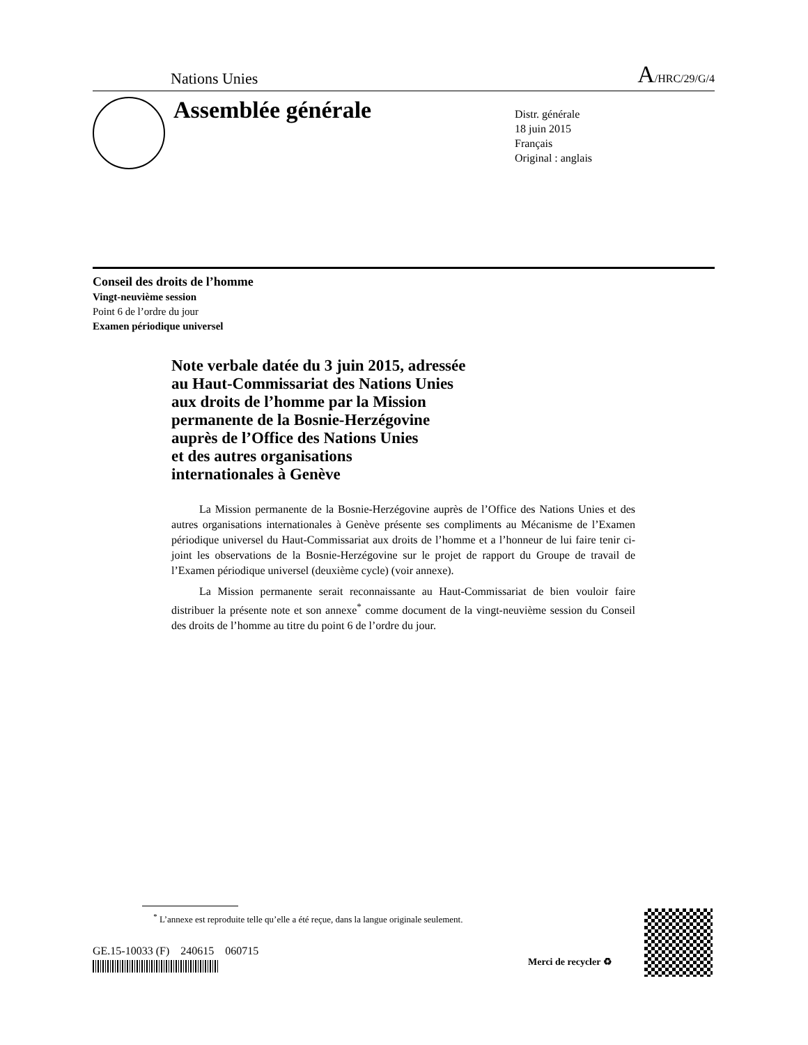Nations Unies A/HRC/29/G/4
Assemblée générale
Distr. générale
18 juin 2015
Français
Original : anglais
Conseil des droits de l’homme
Vingt-neuvième session
Point 6 de l’ordre du jour
Examen périodique universel
Note verbale datée du 3 juin 2015, adressée
au Haut-Commissariat des Nations Unies
aux droits de l’homme par la Mission
permanente de la Bosnie-Herzégovine
auprès de l’Office des Nations Unies
et des autres organisations
internationales à Genève
La Mission permanente de la Bosnie-Herzégovine auprès de l’Office des Nations Unies et des autres organisations internationales à Genève présente ses compliments au Mécanisme de l’Examen périodique universel du Haut-Commissariat aux droits de l’homme et a l’honneur de lui faire tenir ci-joint les observations de la Bosnie-Herzégovine sur le projet de rapport du Groupe de travail de l’Examen périodique universel (deuxième cycle) (voir annexe).
La Mission permanente serait reconnaissante au Haut-Commissariat de bien vouloir faire distribuer la présente note et son annexe<sup>*</sup> comme document de la vingt-neuvième session du Conseil des droits de l’homme au titre du point 6 de l’ordre du jour.
<sup>*</sup> L’annexe est reproduite telle qu’elle a été reçue, dans la langue originale seulement.
GE.15-10033 (F) 240615 060715
Merci de recycler ♻